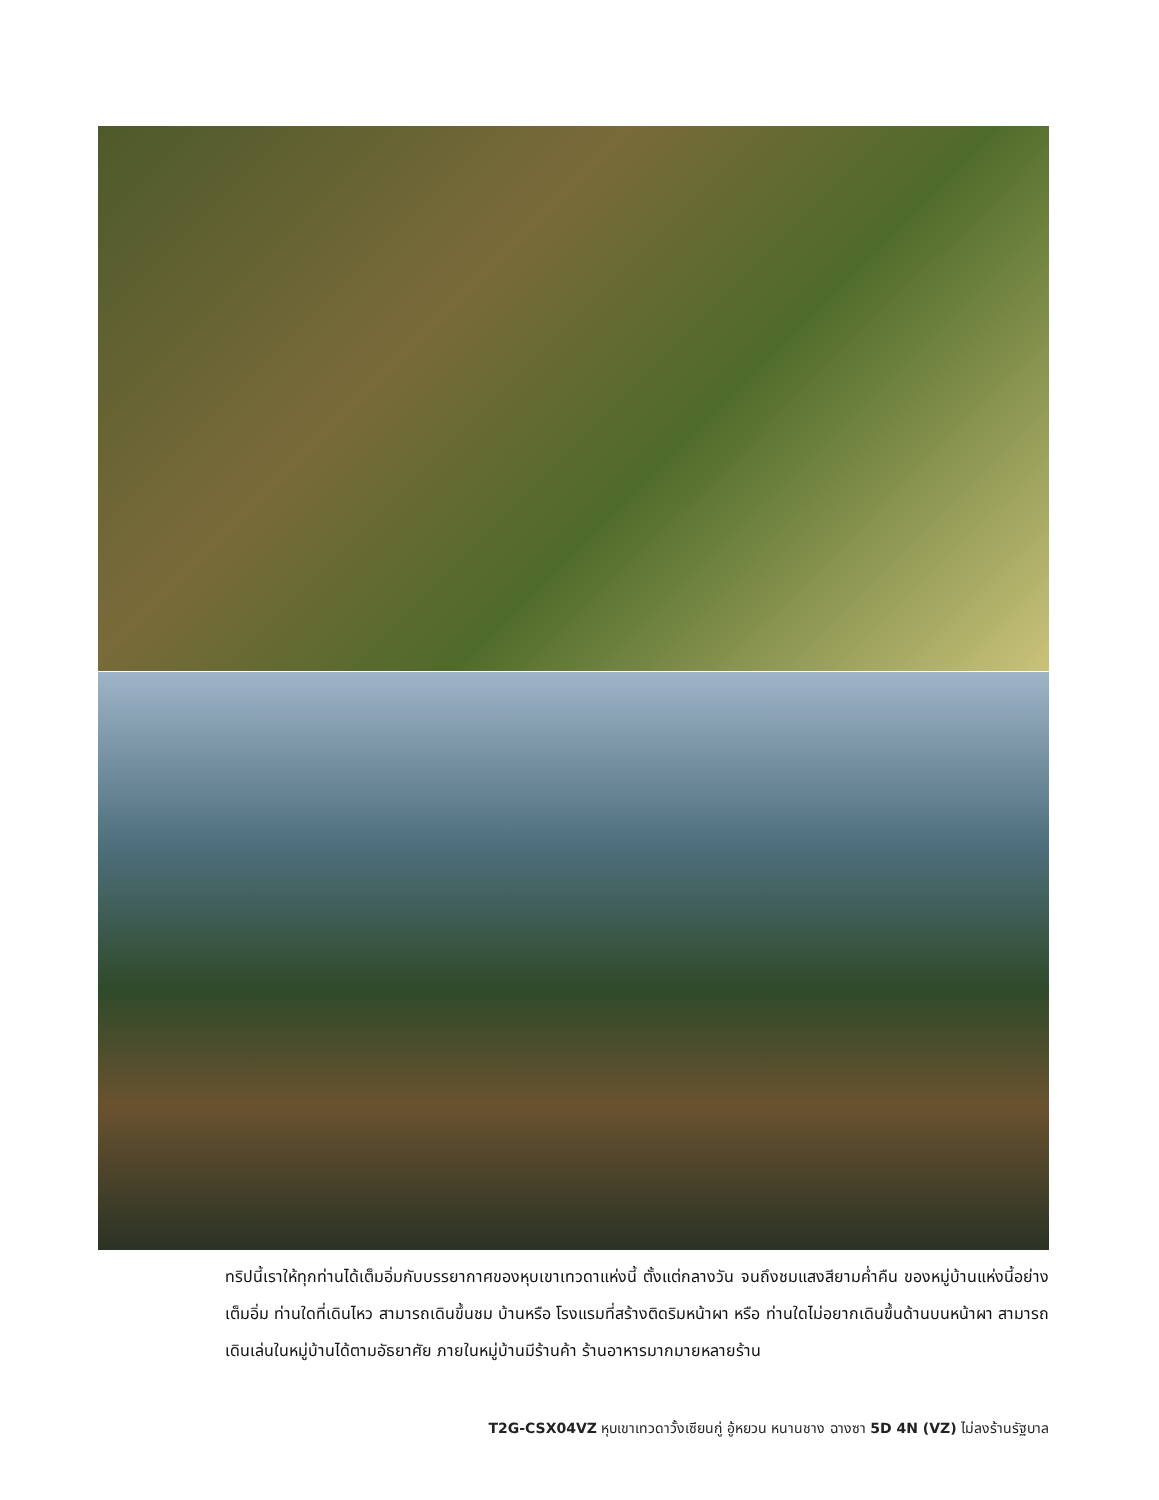ทริปนี้เราให้ทุกท่านได้เต็มอิ่มกับบรรยากาศของหุบเขาเทวดาแห่งนี้ ตั้งแต่กลางวัน จนถึงชมแสงสียามค่ำคืน ของหมู่บ้านแห่งนี้อย่างเต็มอิ่ม ท่านใดที่เดินไหว สามารถเดินขึ้นชม บ้านหรือ โรงแรมที่สร้างติดริมหน้าผา หรือ ท่านใดไม่อยากเดินขึ้นด้านบนหน้าผา สามารถเดินเล่นในหมู่บ้านได้ตามอัธยาศัย ภายในหมู่บ้านมีร้านค้า ร้านอาหารมากมายหลายร้าน
T2G-CSX04VZ หุบเขาเทวดาวั้งเซียนกู่ อู้หยวน หนานชาง ฉางซา 5D 4N (VZ) ไม่ลงร้านรัฐบาล